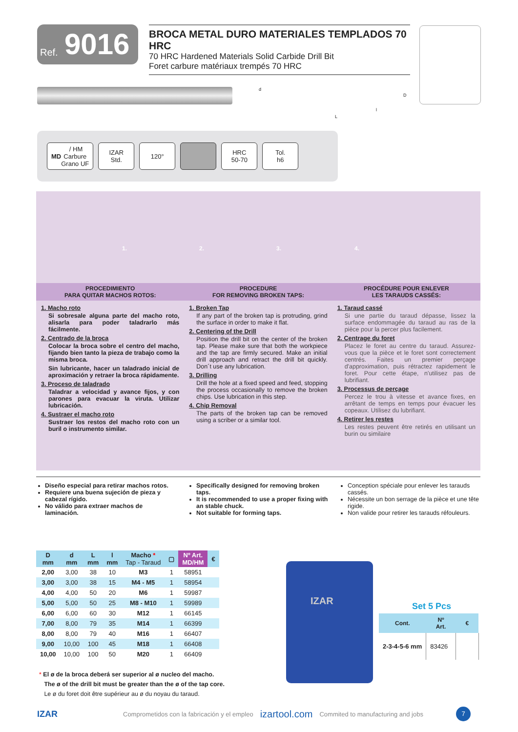Ref. 9016
BROCA METAL DURO MATERIALES TEMPLADOS 70 HRC
70 HRC Hardened Materials Solid Carbide Drill Bit
Foret carbure matériaux trempés 70 HRC
d
D
l
L
MD / HM
Carbure
Grano UF
IZAR
Std.
120° HRC
50-70
Tol.
h6
1. 2. 3. 4.
PROCEDIMIENTO
PARA QUITAR MACHOS ROTOS:
PROCEDURE
FOR REMOVING BROKEN TAPS:
PROCÉDURE POUR ENLEVER
LES TARAUDS CASSÉS:
1. Macho roto
Si sobresale alguna parte del macho roto, alisarla para poder taladrarlo más fácilmente.
2. Centrado de la broca
Colocar la broca sobre el centro del macho, fijando bien tanto la pieza de trabajo como la misma broca.
Sin lubricante, hacer un taladrado inicial de aproximación y retraer la broca rápidamente.
3. Proceso de taladrado
Taladrar a velocidad y avance fijos, y con parones para evacuar la viruta. Utilizar lubricación.
4. Sustraer el macho roto
Sustraer los restos del macho roto con un buril o instrumento similar.
1. Broken Tap
If any part of the broken tap is protruding, grind the surface in order to make it flat.
2. Centering of the Drill
Position the drill bit on the center of the broken tap. Please make sure that both the workpiece and the tap are firmly secured. Make an initial drill approach and retract the drill bit quickly. Don´t use any lubrication.
3. Drilling
Drill the hole at a fixed speed and feed, stopping the process occasionally to remove the broken chips. Use lubrication in this step.
4. Chip Removal
The parts of the broken tap can be removed using a scriber or a similar tool.
1. Taraud cassé
Si une partie du taraud dépasse, lissez la surface endommagée du taraud au ras de la pièce pour la percer plus facilement.
2. Centrage du foret
Placez le foret au centre du taraud. Assurez-vous que la pièce et le foret sont correctement centrés. Faites un premier perçage d'approximation, puis rétractez rapidement le foret. Pour cette étape, n'utilisez pas de lubrifiant.
3. Processus de perçage
Percez le trou à vitesse et avance fixes, en arrêtant de temps en temps pour évacuer les copeaux. Utilisez du lubrifiant.
4. Retirer les restes
Les restes peuvent être retirés en utilisant un burin ou similaire
Diseño especial para retirar machos rotos.
Requiere una buena sujeción de pieza y cabezal rígido.
No válido para extraer machos de laminación.
Specifically designed for removing broken taps.
It is recommended to use a proper fixing with an stable chuck.
Not suitable for forming taps.
Conception spéciale pour enlever les tarauds cassés.
Nécessite un bon serrage de la pièce et une tête rigide.
Non valide pour retirer les tarauds réfouleurs.
| D mm | d mm | L mm | l mm | Macho * Tap - Taraud | ▢ | Nº Art. MD/HM | € |
| --- | --- | --- | --- | --- | --- | --- | --- |
| 2,00 | 3,00 | 38 | 10 | M3 | 1 | 58951 | |
| 3,00 | 3,00 | 38 | 15 | M4 - M5 | 1 | 58954 | |
| 4,00 | 4,00 | 50 | 20 | M6 | 1 | 59987 | |
| 5,00 | 5,00 | 50 | 25 | M8 - M10 | 1 | 59989 | |
| 6,00 | 6,00 | 60 | 30 | M12 | 1 | 66145 | |
| 7,00 | 8,00 | 79 | 35 | M14 | 1 | 66399 | |
| 8,00 | 8,00 | 79 | 40 | M16 | 1 | 66407 | |
| 9,00 | 10,00 | 100 | 45 | M18 | 1 | 66408 | |
| 10,00 | 10,00 | 100 | 50 | M20 | 1 | 66409 | |
IZAR
Set 5 Pcs
| Cont. | Nº Art. | € |
| --- | --- | --- |
| 2-3-4-5-6 mm | 83426 | |
* El ø de la broca deberá ser superior al ø nucleo del macho.
The ø of the drill bit must be greater than the ø of the tap core.
Le ø du foret doit être supérieur au ø du noyau du taraud.
IZAR Comprometidos con la fabricación y el empleo izartool.com Commited to manufacturing and jobs 7